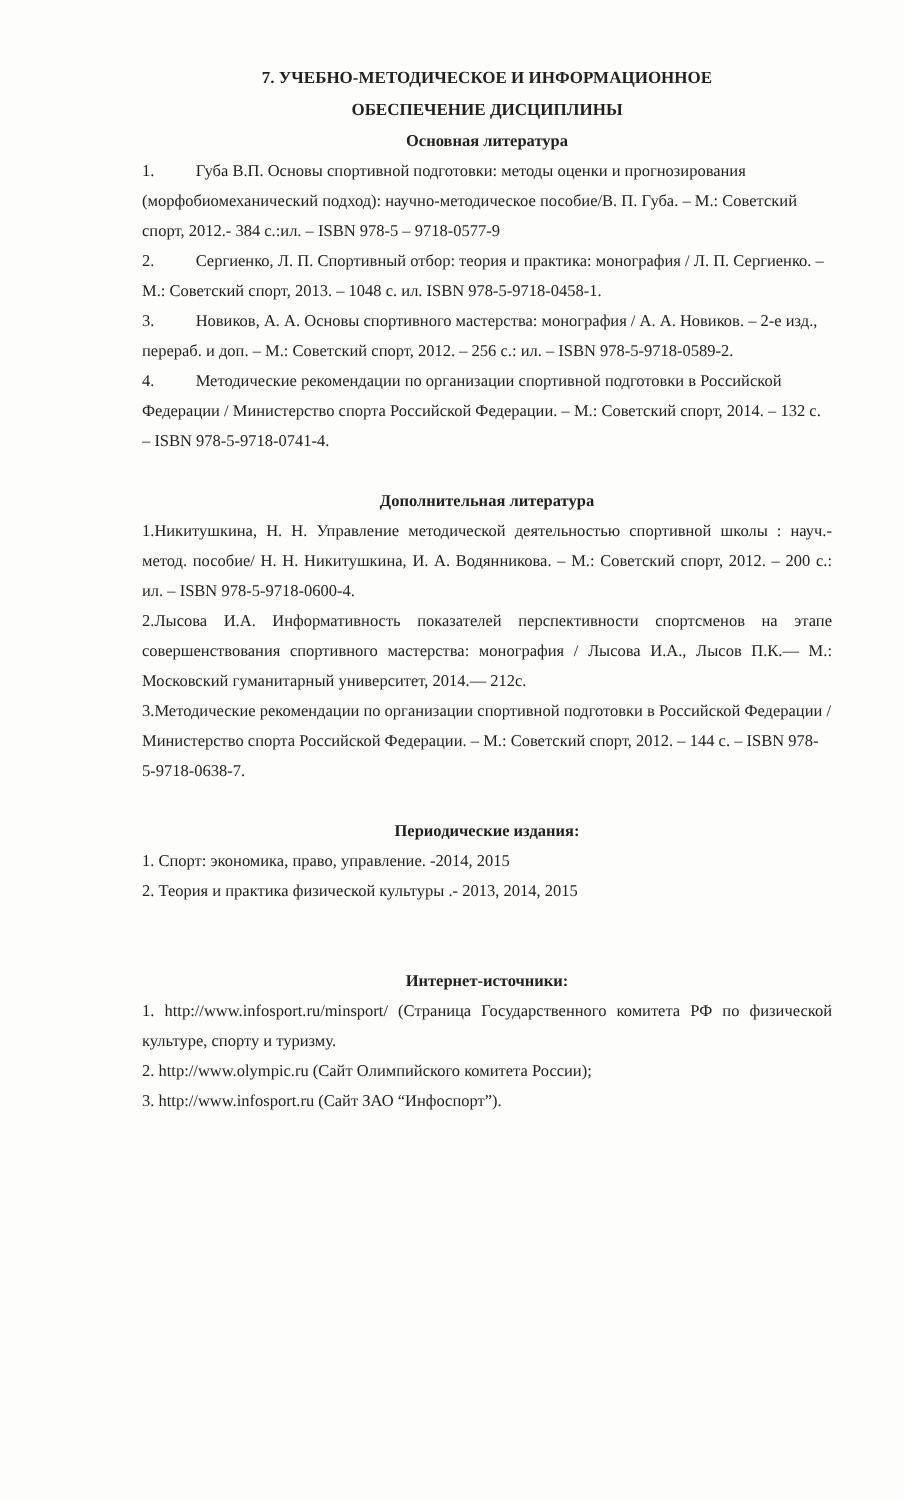7. УЧЕБНО-МЕТОДИЧЕСКОЕ И ИНФОРМАЦИОННОЕ
ОБЕСПЕЧЕНИЕ ДИСЦИПЛИНЫ
Основная литература
1. Губа В.П. Основы спортивной подготовки: методы оценки и прогнозирования (морфобиомеханический подход): научно-методическое пособие/В. П. Губа. – М.: Советский спорт, 2012.- 384 с.:ил. – ISBN 978-5 – 9718-0577-9
2. Сергиенко, Л. П. Спортивный отбор: теория и практика: монография / Л. П. Сергиенко. – М.: Советский спорт, 2013. – 1048 с. ил. ISBN 978-5-9718-0458-1.
3. Новиков, А. А. Основы спортивного мастерства: монография / А. А. Новиков. – 2-е изд., перераб. и доп. – М.: Советский спорт, 2012. – 256 с.: ил. – ISBN 978-5-9718-0589-2.
4. Методические рекомендации по организации спортивной подготовки в Российской Федерации / Министерство спорта Российской Федерации. – М.: Советский спорт, 2014. – 132 с. – ISBN 978-5-9718-0741-4.
Дополнительная литература
1.Никитушкина, Н. Н. Управление методической деятельностью спортивной школы : науч.- метод. пособие/ Н. Н. Никитушкина, И. А. Водянникова. – М.: Советский спорт, 2012. – 200 с.: ил. – ISBN 978-5-9718-0600-4.
2.Лысова И.А. Информативность показателей перспективности спортсменов на этапе совершенствования спортивного мастерства: монография / Лысова И.А., Лысов П.К.— М.: Московский гуманитарный университет, 2014.— 212с.
3.Методические рекомендации по организации спортивной подготовки в Российской Федерации / Министерство спорта Российской Федерации. – М.: Советский спорт, 2012. – 144 с. – ISBN 978-5-9718-0638-7.
Периодические издания:
1. Спорт: экономика, право, управление. -2014, 2015
2. Теория и практика физической культуры .- 2013, 2014, 2015
Интернет-источники:
1. http://www.infosport.ru/minsport/ (Страница Государственного комитета РФ по физической культуре, спорту и туризму.
2. http://www.olympic.ru (Сайт Олимпийского комитета России);
3. http://www.infosport.ru (Сайт ЗАО “Инфоспорт”).